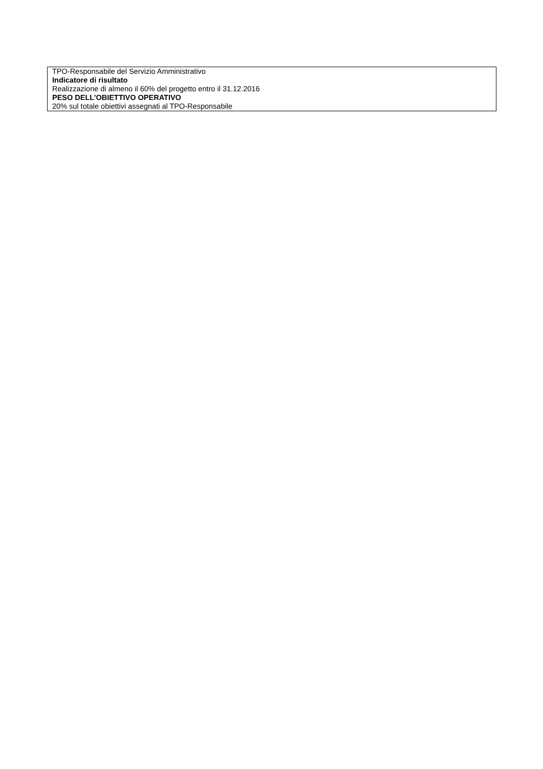| TPO-Responsabile del Servizio Amministrativo Indicatore di risultato Realizzazione di almeno il 60% del progetto entro il 31.12.2016 PESO DELL’OBIETTIVO OPERATIVO 20% sul totale obiettivi assegnati al TPO-Responsabile |